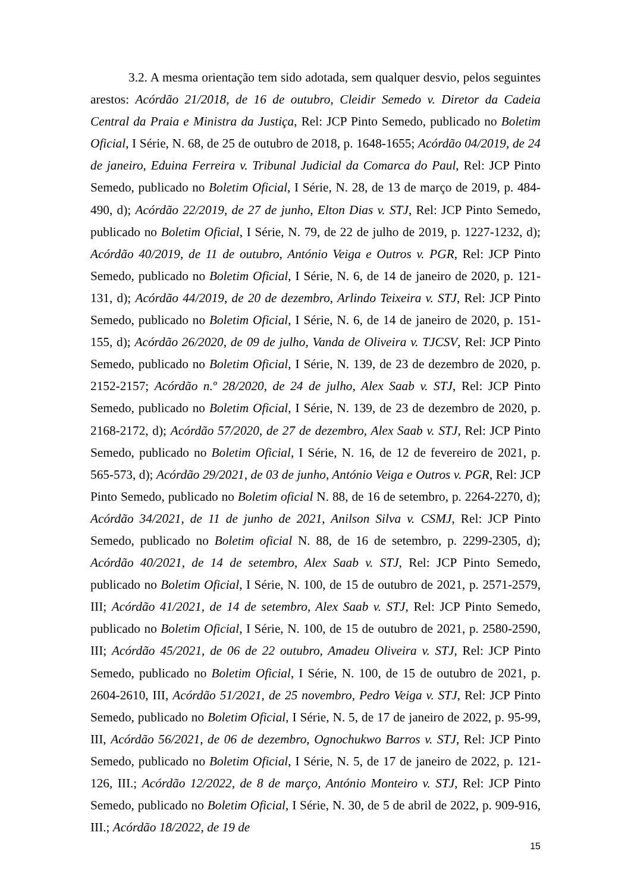3.2. A mesma orientação tem sido adotada, sem qualquer desvio, pelos seguintes arestos: Acórdão 21/2018, de 16 de outubro, Cleidir Semedo v. Diretor da Cadeia Central da Praia e Ministra da Justiça, Rel: JCP Pinto Semedo, publicado no Boletim Oficial, I Série, N. 68, de 25 de outubro de 2018, p. 1648-1655; Acórdão 04/2019, de 24 de janeiro, Eduina Ferreira v. Tribunal Judicial da Comarca do Paul, Rel: JCP Pinto Semedo, publicado no Boletim Oficial, I Série, N. 28, de 13 de março de 2019, p. 484-490, d); Acórdão 22/2019, de 27 de junho, Elton Dias v. STJ, Rel: JCP Pinto Semedo, publicado no Boletim Oficial, I Série, N. 79, de 22 de julho de 2019, p. 1227-1232, d); Acórdão 40/2019, de 11 de outubro, António Veiga e Outros v. PGR, Rel: JCP Pinto Semedo, publicado no Boletim Oficial, I Série, N. 6, de 14 de janeiro de 2020, p. 121-131, d); Acórdão 44/2019, de 20 de dezembro, Arlindo Teixeira v. STJ, Rel: JCP Pinto Semedo, publicado no Boletim Oficial, I Série, N. 6, de 14 de janeiro de 2020, p. 151-155, d); Acórdão 26/2020, de 09 de julho, Vanda de Oliveira v. TJCSV, Rel: JCP Pinto Semedo, publicado no Boletim Oficial, I Série, N. 139, de 23 de dezembro de 2020, p. 2152-2157; Acórdão n.º 28/2020, de 24 de julho, Alex Saab v. STJ, Rel: JCP Pinto Semedo, publicado no Boletim Oficial, I Série, N. 139, de 23 de dezembro de 2020, p. 2168-2172, d); Acórdão 57/2020, de 27 de dezembro, Alex Saab v. STJ, Rel: JCP Pinto Semedo, publicado no Boletim Oficial, I Série, N. 16, de 12 de fevereiro de 2021, p. 565-573, d); Acórdão 29/2021, de 03 de junho, António Veiga e Outros v. PGR, Rel: JCP Pinto Semedo, publicado no Boletim oficial N. 88, de 16 de setembro, p. 2264-2270, d); Acórdão 34/2021, de 11 de junho de 2021, Anilson Silva v. CSMJ, Rel: JCP Pinto Semedo, publicado no Boletim oficial N. 88, de 16 de setembro, p. 2299-2305, d); Acórdão 40/2021, de 14 de setembro, Alex Saab v. STJ, Rel: JCP Pinto Semedo, publicado no Boletim Oficial, I Série, N. 100, de 15 de outubro de 2021, p. 2571-2579, III; Acórdão 41/2021, de 14 de setembro, Alex Saab v. STJ, Rel: JCP Pinto Semedo, publicado no Boletim Oficial, I Série, N. 100, de 15 de outubro de 2021, p. 2580-2590, III; Acórdão 45/2021, de 06 de 22 outubro, Amadeu Oliveira v. STJ, Rel: JCP Pinto Semedo, publicado no Boletim Oficial, I Série, N. 100, de 15 de outubro de 2021, p. 2604-2610, III, Acórdão 51/2021, de 25 novembro, Pedro Veiga v. STJ, Rel: JCP Pinto Semedo, publicado no Boletim Oficial, I Série, N. 5, de 17 de janeiro de 2022, p. 95-99, III, Acórdão 56/2021, de 06 de dezembro, Ognochukwo Barros v. STJ, Rel: JCP Pinto Semedo, publicado no Boletim Oficial, I Série, N. 5, de 17 de janeiro de 2022, p. 121-126, III.; Acórdão 12/2022, de 8 de março, António Monteiro v. STJ, Rel: JCP Pinto Semedo, publicado no Boletim Oficial, I Série, N. 30, de 5 de abril de 2022, p. 909-916, III.; Acórdão 18/2022, de 19 de
15